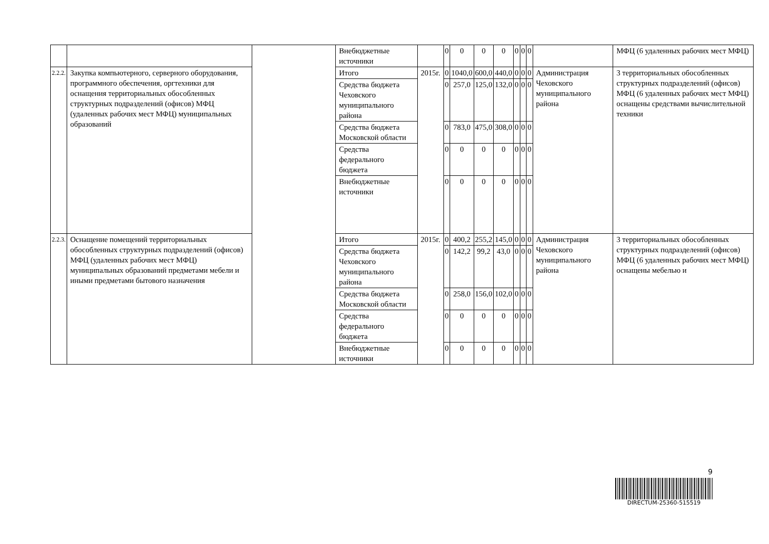| | | | Внебюджетные источники | | 0 | 0 | 0 | 0 | 0 | 0 | 0 | | МФЦ (6 удаленных рабочих мест МФЦ) |
| 2.2.2. | Закупка компьютерного, серверного оборудования, программного обеспечения, оргтехники для оснащения территориальных обособленных структурных подразделений (офисов) МФЦ (удаленных рабочих мест МФЦ) муниципальных образований | | Итого | 2015г. | 0 | 1040,0 | 600,0 | 440,0 | 0 | 0 | 0 | Администрация Чеховского муниципального района | 3 территориальных обособленных структурных подразделений (офисов) МФЦ (6 удаленных рабочих мест МФЦ) оснащены средствами вычислительной техники |
| | | | Средства бюджета Чеховского муниципального района | | 0 | 257,0 | 125,0 | 132,0 | 0 | 0 | 0 | | |
| | | | Средства бюджета Московской области | | 0 | 783,0 | 475,0 | 308,0 | 0 | 0 | 0 | | |
| | | | Средства федерального бюджета | | 0 | 0 | 0 | 0 | 0 | 0 | 0 | | |
| | | | Внебюджетные источники | | 0 | 0 | 0 | 0 | 0 | 0 | 0 | | |
| 2.2.3. | Оснащение помещений территориальных обособленных структурных подразделений (офисов) МФЦ (удаленных рабочих мест МФЦ) муниципальных образований предметами мебели и иными предметами бытового назначения | | Итого | 2015г. | 0 | 400,2 | 255,2 | 145,0 | 0 | 0 | 0 | Администрация Чеховского муниципального района | 3 территориальных обособленных структурных подразделений (офисов) МФЦ (6 удаленных рабочих мест МФЦ) оснащены мебелью и |
| | | | Средства бюджета Чеховского муниципального района | | 0 | 142,2 | 99,2 | 43,0 | 0 | 0 | 0 | | |
| | | | Средства бюджета Московской области | | 0 | 258,0 | 156,0 | 102,0 | 0 | 0 | 0 | | |
| | | | Средства федерального бюджета | | 0 | 0 | 0 | 0 | 0 | 0 | 0 | | |
| | | | Внебюджетные источники | | 0 | 0 | 0 | 0 | 0 | 0 | 0 | | |
9
DIRECTUM-25360-515519